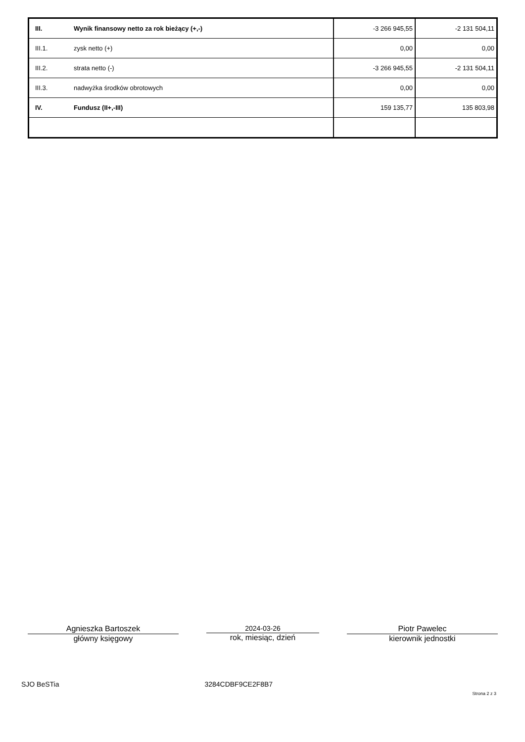| III. | Wynik finansowy netto za rok bieżący (+,-) | -3 266 945,55 | -2 131 504,11 |
| III.1. | zysk netto (+) | 0,00 | 0,00 |
| III.2. | strata netto (-) | -3 266 945,55 | -2 131 504,11 |
| III.3. | nadwyżka środków obrotowych | 0,00 | 0,00 |
| IV. | Fundusz (II+,-III) | 159 135,77 | 135 803,98 |
Agnieszka Bartoszek
główny księgowy
2024-03-26
rok, miesiąc, dzień
Piotr Pawelec
kierownik jednostki
SJO BeSTia 3284CDBF9CE2F8B7
Strona 2 z 3